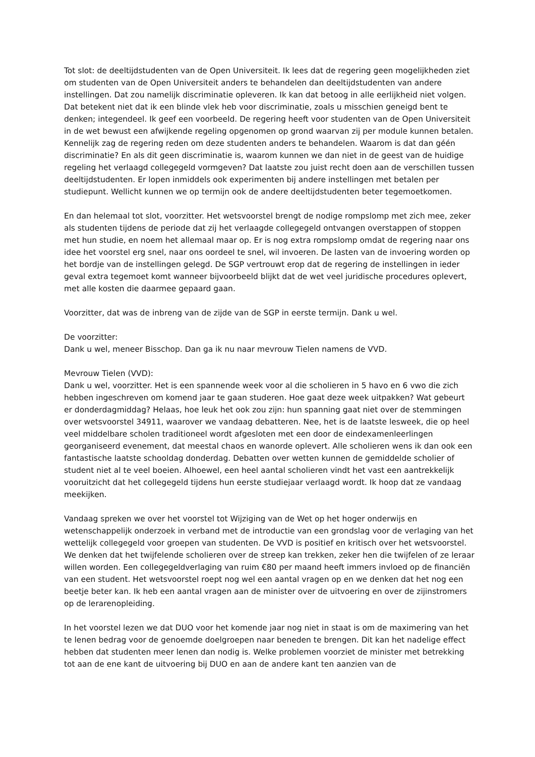Tot slot: de deeltijdstudenten van de Open Universiteit. Ik lees dat de regering geen mogelijkheden ziet om studenten van de Open Universiteit anders te behandelen dan deeltijdstudenten van andere instellingen. Dat zou namelijk discriminatie opleveren. Ik kan dat betoog in alle eerlijkheid niet volgen. Dat betekent niet dat ik een blinde vlek heb voor discriminatie, zoals u misschien geneigd bent te denken; integendeel. Ik geef een voorbeeld. De regering heeft voor studenten van de Open Universiteit in de wet bewust een afwijkende regeling opgenomen op grond waarvan zij per module kunnen betalen. Kennelijk zag de regering reden om deze studenten anders te behandelen. Waarom is dat dan géén discriminatie? En als dit geen discriminatie is, waarom kunnen we dan niet in de geest van de huidige regeling het verlaagd collegegeld vormgeven? Dat laatste zou juist recht doen aan de verschillen tussen deeltijdstudenten. Er lopen inmiddels ook experimenten bij andere instellingen met betalen per studiepunt. Wellicht kunnen we op termijn ook de andere deeltijdstudenten beter tegemoetkomen.
En dan helemaal tot slot, voorzitter. Het wetsvoorstel brengt de nodige rompslomp met zich mee, zeker als studenten tijdens de periode dat zij het verlaagde collegegeld ontvangen overstappen of stoppen met hun studie, en noem het allemaal maar op. Er is nog extra rompslomp omdat de regering naar ons idee het voorstel erg snel, naar ons oordeel te snel, wil invoeren. De lasten van de invoering worden op het bordje van de instellingen gelegd. De SGP vertrouwt erop dat de regering de instellingen in ieder geval extra tegemoet komt wanneer bijvoorbeeld blijkt dat de wet veel juridische procedures oplevert, met alle kosten die daarmee gepaard gaan.
Voorzitter, dat was de inbreng van de zijde van de SGP in eerste termijn. Dank u wel.
De voorzitter:
Dank u wel, meneer Bisschop. Dan ga ik nu naar mevrouw Tielen namens de VVD.
Mevrouw Tielen (VVD):
Dank u wel, voorzitter. Het is een spannende week voor al die scholieren in 5 havo en 6 vwo die zich hebben ingeschreven om komend jaar te gaan studeren. Hoe gaat deze week uitpakken? Wat gebeurt er donderdagmiddag? Helaas, hoe leuk het ook zou zijn: hun spanning gaat niet over de stemmingen over wetsvoorstel 34911, waarover we vandaag debatteren. Nee, het is de laatste lesweek, die op heel veel middelbare scholen traditioneel wordt afgesloten met een door de eindexamenleerlingen georganiseerd evenement, dat meestal chaos en wanorde oplevert. Alle scholieren wens ik dan ook een fantastische laatste schooldag donderdag. Debatten over wetten kunnen de gemiddelde scholier of student niet al te veel boeien. Alhoewel, een heel aantal scholieren vindt het vast een aantrekkelijk vooruitzicht dat het collegegeld tijdens hun eerste studiejaar verlaagd wordt. Ik hoop dat ze vandaag meekijken.
Vandaag spreken we over het voorstel tot Wijziging van de Wet op het hoger onderwijs en wetenschappelijk onderzoek in verband met de introductie van een grondslag voor de verlaging van het wettelijk collegegeld voor groepen van studenten. De VVD is positief en kritisch over het wetsvoorstel. We denken dat het twijfelende scholieren over de streep kan trekken, zeker hen die twijfelen of ze leraar willen worden. Een collegegeldverlaging van ruim €80 per maand heeft immers invloed op de financiën van een student. Het wetsvoorstel roept nog wel een aantal vragen op en we denken dat het nog een beetje beter kan. Ik heb een aantal vragen aan de minister over de uitvoering en over de zijinstromers op de lerarenopleiding.
In het voorstel lezen we dat DUO voor het komende jaar nog niet in staat is om de maximering van het te lenen bedrag voor de genoemde doelgroepen naar beneden te brengen. Dit kan het nadelige effect hebben dat studenten meer lenen dan nodig is. Welke problemen voorziet de minister met betrekking tot aan de ene kant de uitvoering bij DUO en aan de andere kant ten aanzien van de